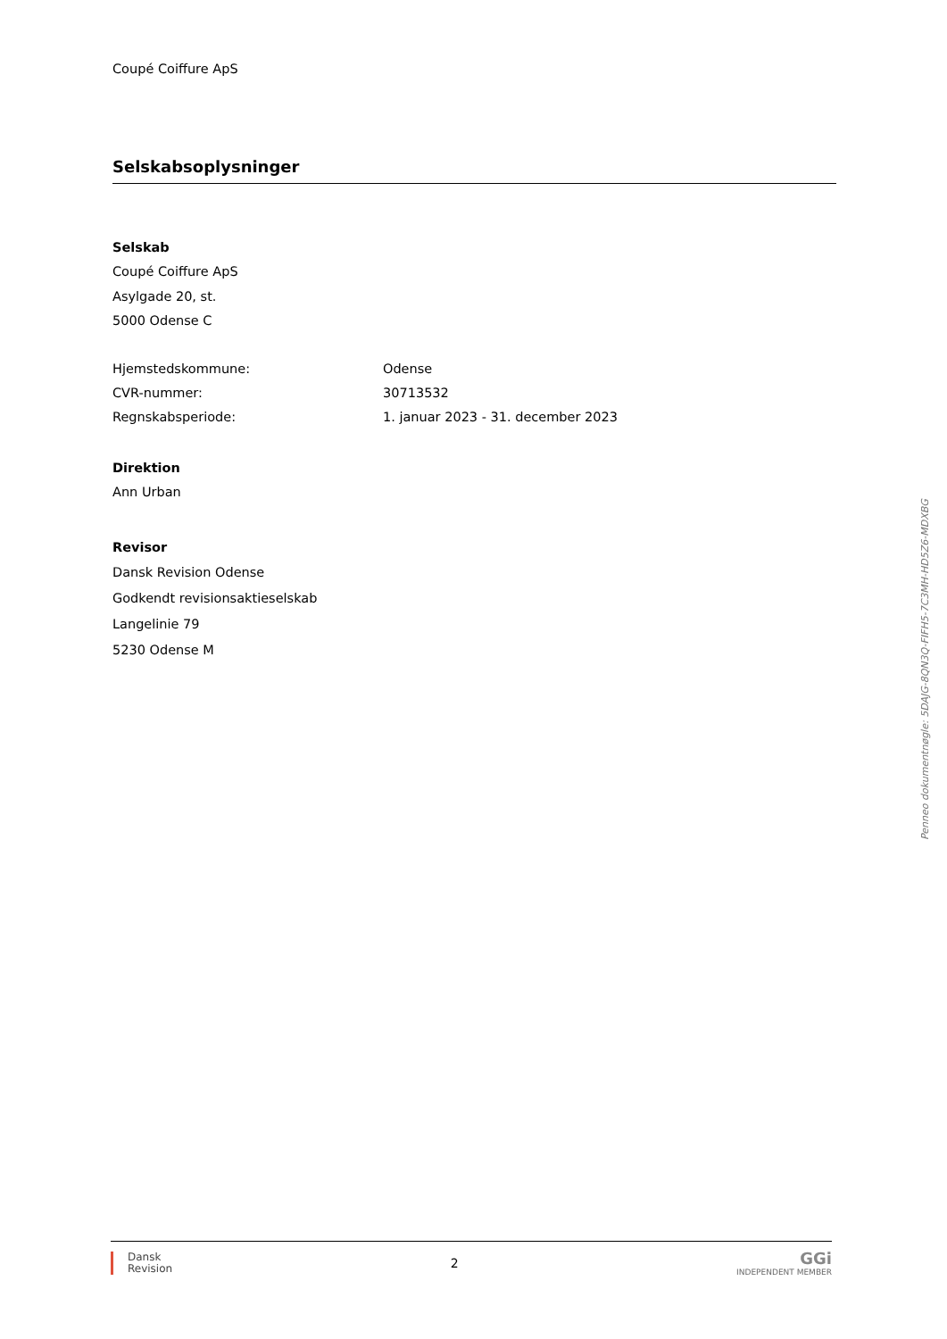Coupé Coiffure ApS
Selskabsoplysninger
Selskab
Coupé Coiffure ApS
Asylgade 20, st.
5000 Odense C
Hjemstedskommune: Odense
CVR-nummer: 30713532
Regnskabsperiode: 1. januar 2023 - 31. december 2023
Direktion
Ann Urban
Revisor
Dansk Revision Odense
Godkendt revisionsaktieselskab
Langelinie 79
5230 Odense M
Penneo dokumentnøgle: 5DAJG-8QN3Q-FIFH5-7C3MH-HD5Z6-MDXBG
Dansk
Revision
2
GGi
INDEPENDENT MEMBER